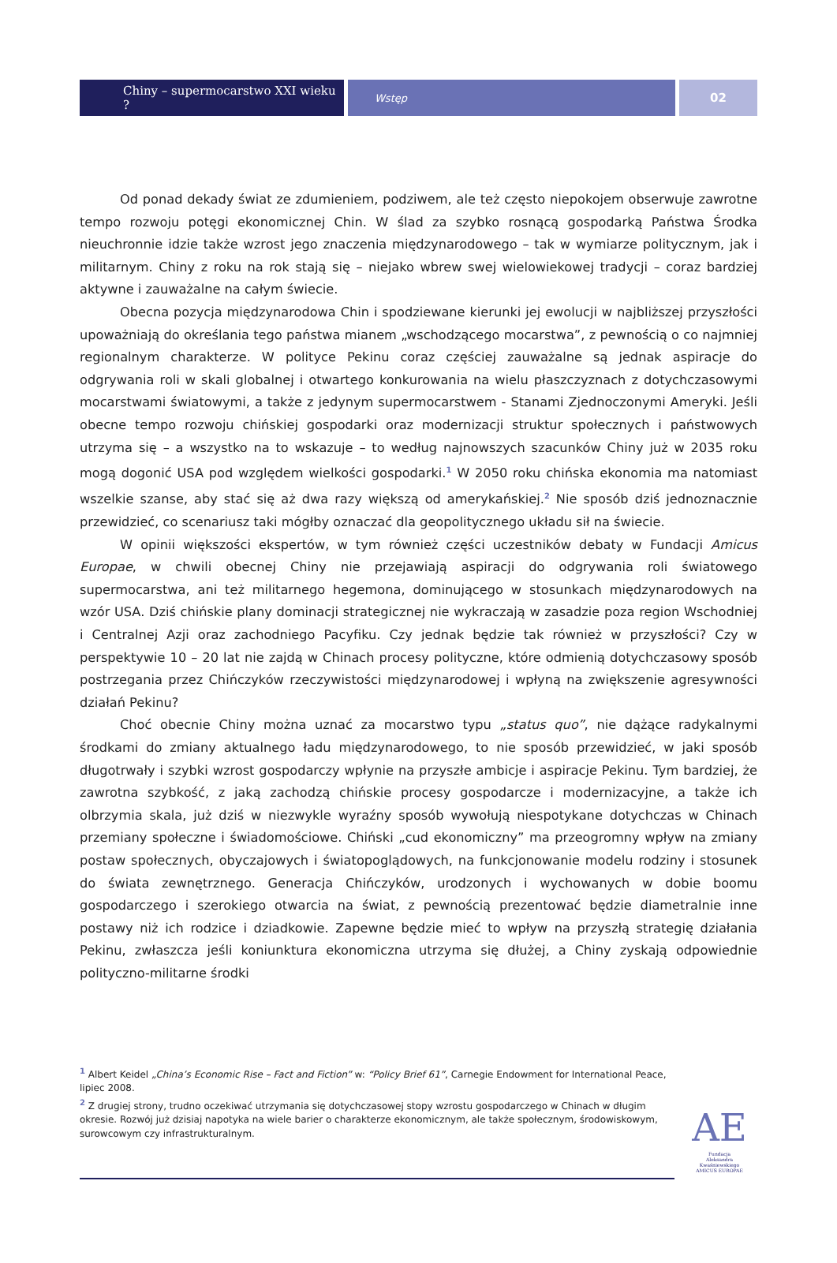Chiny – supermocarstwo XXI wieku ?
Wstęp
02
Od ponad dekady świat ze zdumieniem, podziwem, ale też często niepokojem obserwuje zawrotne tempo rozwoju potęgi ekonomicznej Chin. W ślad za szybko rosnącą gospodarką Państwa Środka nieuchronnie idzie także wzrost jego znaczenia międzynarodowego – tak w wymiarze politycznym, jak i militarnym. Chiny z roku na rok stają się – niejako wbrew swej wielowiekowej tradycji – coraz bardziej aktywne i zauważalne na całym świecie.
Obecna pozycja międzynarodowa Chin i spodziewane kierunki jej ewolucji w najbliższej przyszłości upoważniają do określania tego państwa mianem „wschodzącego mocarstwa”, z pewnością o co najmniej regionalnym charakterze. W polityce Pekinu coraz częściej zauważalne są jednak aspiracje do odgrywania roli w skali globalnej i otwartego konkurowania na wielu płaszczyznach z dotychczasowymi mocarstwami światowymi, a także z jedynym supermocarstwem - Stanami Zjednoczonymi Ameryki. Jeśli obecne tempo rozwoju chińskiej gospodarki oraz modernizacji struktur społecznych i państwowych utrzyma się – a wszystko na to wskazuje – to według najnowszych szacunków Chiny już w 2035 roku mogą dogonić USA pod względem wielkości gospodarki.<sup>1</sup> W 2050 roku chińska ekonomia ma natomiast wszelkie szanse, aby stać się aż dwa razy większą od amerykańskiej.<sup>2</sup> Nie sposób dziś jednoznacznie przewidzieć, co scenariusz taki mógłby oznaczać dla geopolitycznego układu sił na świecie.
W opinii większości ekspertów, w tym również części uczestników debaty w Fundacji Amicus Europae, w chwili obecnej Chiny nie przejawiają aspiracji do odgrywania roli światowego supermocarstwa, ani też militarnego hegemona, dominującego w stosunkach międzynarodowych na wzór USA. Dziś chińskie plany dominacji strategicznej nie wykraczają w zasadzie poza region Wschodniej i Centralnej Azji oraz zachodniego Pacyfiku. Czy jednak będzie tak również w przyszłości? Czy w perspektywie 10 – 20 lat nie zajdą w Chinach procesy polityczne, które odmienią dotychczasowy sposób postrzegania przez Chińczyków rzeczywistości międzynarodowej i wpłyną na zwiększenie agresywności działań Pekinu?
Choć obecnie Chiny można uznać za mocarstwo typu „status quo”, nie dążące radykalnymi środkami do zmiany aktualnego ładu międzynarodowego, to nie sposób przewidzieć, w jaki sposób długotrwały i szybki wzrost gospodarczy wpłynie na przyszłe ambicje i aspiracje Pekinu. Tym bardziej, że zawrotna szybkość, z jaką zachodzą chińskie procesy gospodarcze i modernizacyjne, a także ich olbrzymia skala, już dziś w niezwykle wyraźny sposób wywołują niespotykane dotychczas w Chinach przemiany społeczne i świadomościowe. Chiński „cud ekonomiczny” ma przeogromny wpływ na zmiany postaw społecznych, obyczajowych i światopoglądowych, na funkcjonowanie modelu rodziny i stosunek do świata zewnętrznego. Generacja Chińczyków, urodzonych i wychowanych w dobie boomu gospodarczego i szerokiego otwarcia na świat, z pewnością prezentować będzie diametralnie inne postawy niż ich rodzice i dziadkowie. Zapewne będzie mieć to wpływ na przyszłą strategię działania Pekinu, zwłaszcza jeśli koniunktura ekonomiczna utrzyma się dłużej, a Chiny zyskają odpowiednie polityczno-militarne środki
<sup>1</sup> Albert Keidel „China’s Economic Rise – Fact and Fiction” w: “Policy Brief 61”, Carnegie Endowment for International Peace, lipiec 2008.
<sup>2</sup> Z drugiej strony, trudno oczekiwać utrzymania się dotychczasowej stopy wzrostu gospodarczego w Chinach w długim okresie. Rozwój już dzisiaj napotyka na wiele barier o charakterze ekonomicznym, ale także społecznym, środowiskowym, surowcowym czy infrastrukturalnym.
AE
Fundacja
Aleksandra Kwaśniewskiego
AMICUS EUROPAE